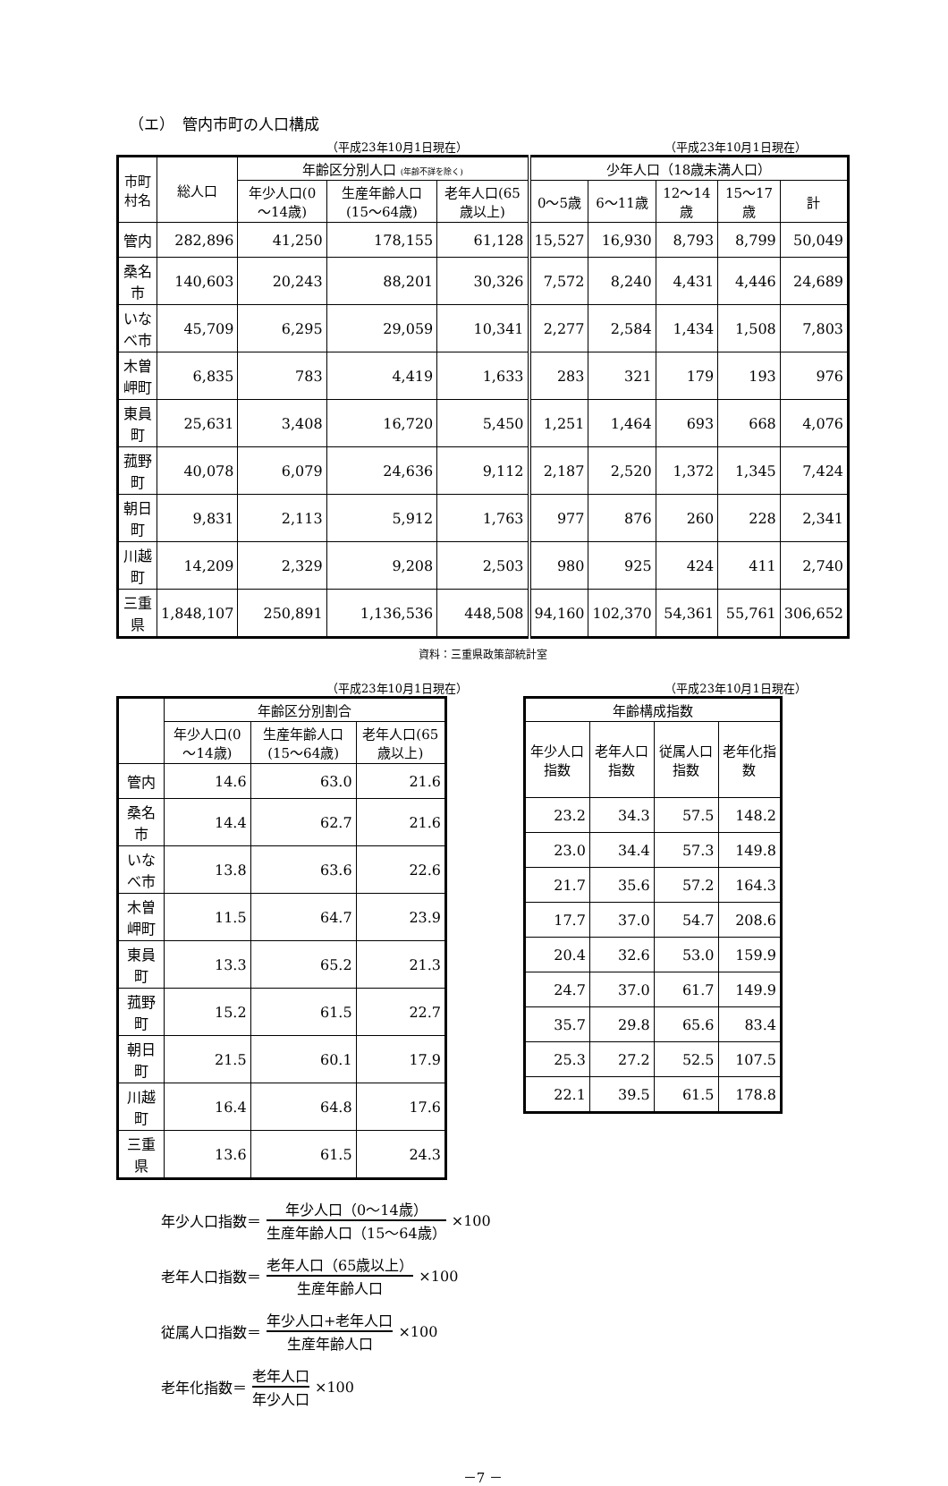（エ）　管内市町の人口構成
（平成23年10月1日現在） （平成23年10月1日現在）
| 市町村名 | 総人口 | 年齢区分別人口 (年齢不詳を除く) | | | 少年人口（18歳未満人口） | | | | |
| --- | --- | --- | --- | --- | --- | --- | --- | --- | --- |
| | | 年少人口(0～14歳) | 生産年齢人口(15～64歳) | 老年人口(65歳以上) | 0～5歳 | 6～11歳 | 12～14歳 | 15～17歳 | 計 |
| 管内 | 282,896 | 41,250 | 178,155 | 61,128 | 15,527 | 16,930 | 8,793 | 8,799 | 50,049 |
| 桑名市 | 140,603 | 20,243 | 88,201 | 30,326 | 7,572 | 8,240 | 4,431 | 4,446 | 24,689 |
| いなべ市 | 45,709 | 6,295 | 29,059 | 10,341 | 2,277 | 2,584 | 1,434 | 1,508 | 7,803 |
| 木曽岬町 | 6,835 | 783 | 4,419 | 1,633 | 283 | 321 | 179 | 193 | 976 |
| 東員町 | 25,631 | 3,408 | 16,720 | 5,450 | 1,251 | 1,464 | 693 | 668 | 4,076 |
| 菰野町 | 40,078 | 6,079 | 24,636 | 9,112 | 2,187 | 2,520 | 1,372 | 1,345 | 7,424 |
| 朝日町 | 9,831 | 2,113 | 5,912 | 1,763 | 977 | 876 | 260 | 228 | 2,341 |
| 川越町 | 14,209 | 2,329 | 9,208 | 2,503 | 980 | 925 | 424 | 411 | 2,740 |
| 三重県 | 1,848,107 | 250,891 | 1,136,536 | 448,508 | 94,160 | 102,370 | 54,361 | 55,761 | 306,652 |
資料：三重県政策部統計室
（平成23年10月1日現在） （平成23年10月1日現在）
| | 年齢区分別割合 | | |
| --- | --- | --- | --- |
| | 年少人口(0～14歳) | 生産年齢人口(15～64歳) | 老年人口(65歳以上) |
| 管内 | 14.6 | 63.0 | 21.6 |
| 桑名市 | 14.4 | 62.7 | 21.6 |
| いなべ市 | 13.8 | 63.6 | 22.6 |
| 木曽岬町 | 11.5 | 64.7 | 23.9 |
| 東員町 | 13.3 | 65.2 | 21.3 |
| 菰野町 | 15.2 | 61.5 | 22.7 |
| 朝日町 | 21.5 | 60.1 | 17.9 |
| 川越町 | 16.4 | 64.8 | 17.6 |
| 三重県 | 13.6 | 61.5 | 24.3 |
| 年齢構成指数 | | | |
| --- | --- | --- | --- |
| 年少人口指数 | 老年人口指数 | 従属人口指数 | 老年化指数 |
| 23.2 | 34.3 | 57.5 | 148.2 |
| 23.0 | 34.4 | 57.3 | 149.8 |
| 21.7 | 35.6 | 57.2 | 164.3 |
| 17.7 | 37.0 | 54.7 | 208.6 |
| 20.4 | 32.6 | 53.0 | 159.9 |
| 24.7 | 37.0 | 61.7 | 149.9 |
| 35.7 | 29.8 | 65.6 | 83.4 |
| 25.3 | 27.2 | 52.5 | 107.5 |
| 22.1 | 39.5 | 61.5 | 178.8 |
年少人口指数＝ 年少人口（0～14歳） 生産年齢人口（15～64歳） ×100
老年人口指数＝ 老年人口（65歳以上） 生産年齢人口 ×100
従属人口指数＝ 年少人口+老年人口 生産年齢人口 ×100
老年化指数＝ 老年人口 年少人口 ×100
－7 －